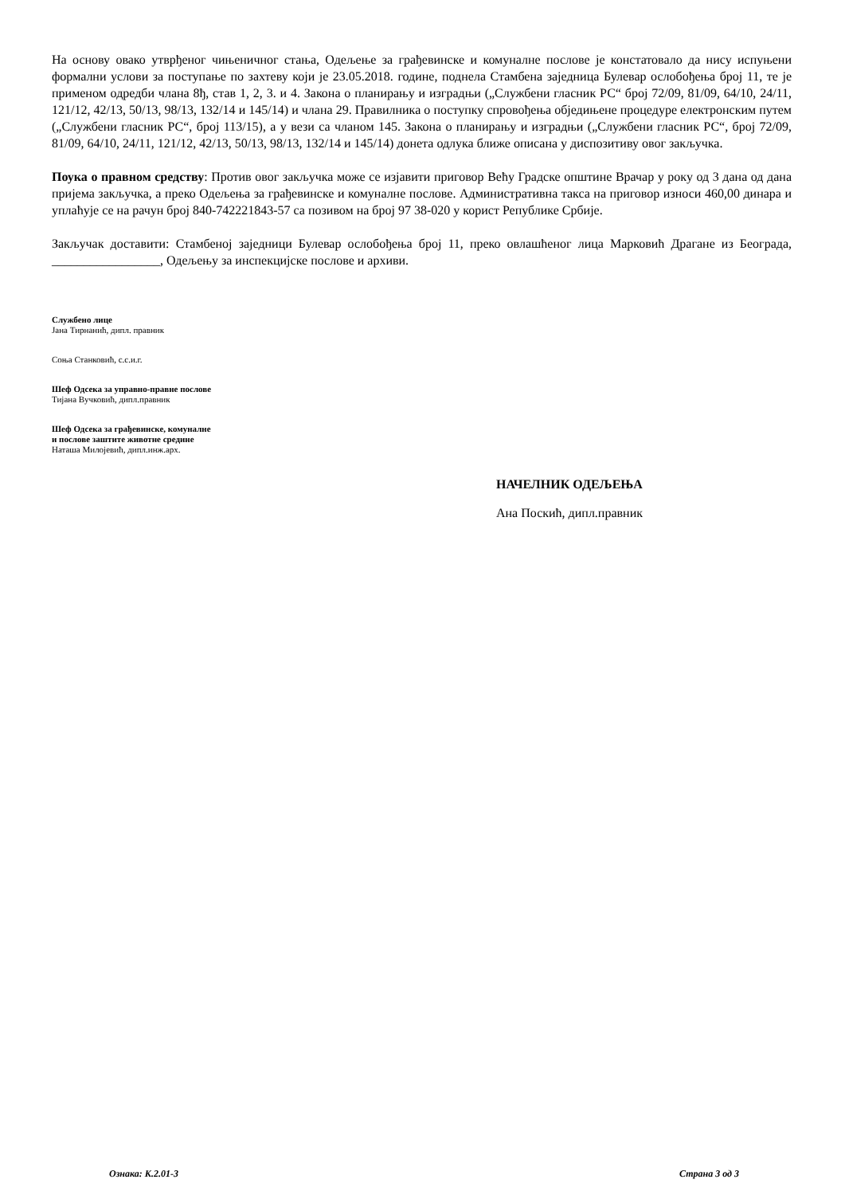На основу овако утврђеног чињеничног стања, Одељење за грађевинске и комуналне послове је констатовало да нису испуњени формални услови за поступање по захтеву који је 23.05.2018. године, поднела Стамбена заједница Булевар ослобођења број 11, те је применом одредби члана 8ђ, став 1, 2, 3. и 4. Закона о планирању и изградњи („Службени гласник РС“ број 72/09, 81/09, 64/10, 24/11, 121/12, 42/13, 50/13, 98/13, 132/14 и 145/14) и члана 29. Правилника о поступку спровођења обједињене процедуре електронским путем („Службени гласник РС“, број 113/15), а у вези са чланом 145. Закона о планирању и изградњи („Службени гласник РС“, број 72/09, 81/09, 64/10, 24/11, 121/12, 42/13, 50/13, 98/13, 132/14 и 145/14) донета одлука ближе описана у диспозитиву овог закључка.
Поука о правном средству: Против овог закључка може се изјавити приговор Већу Градске општине Врачар у року од 3 дана од дана пријема закључка, а преко Одељења за грађевинске и комуналне послове. Административна такса на приговор износи 460,00 динара и уплаћује се на рачун број 840-742221843-57 са позивом на број 97 38-020 у корист Републике Србије.
Закључак доставити: Стамбеној заједници Булевар ослобођења број 11, преко овлашћеног лица Марковић Драгане из Београда, _________________, Одељењу за инспекцијске послове и архиви.
Службено лице
Јана Тирнанић, дипл. правник
Соња Станковић, с.с.и.г.
Шеф Одсека за управно-правне послове
Тијана Вучковић, дипл.правник
Шеф Одсека за грађевинске, комуналне
и послове заштите животне средине
Наташа Милојевић, дипл.инж.арх.
НАЧЕЛНИК ОДЕЉЕЊА
Ана Поскић, дипл.правник
Ознака: К.2.01-3 Страна 3 од 3